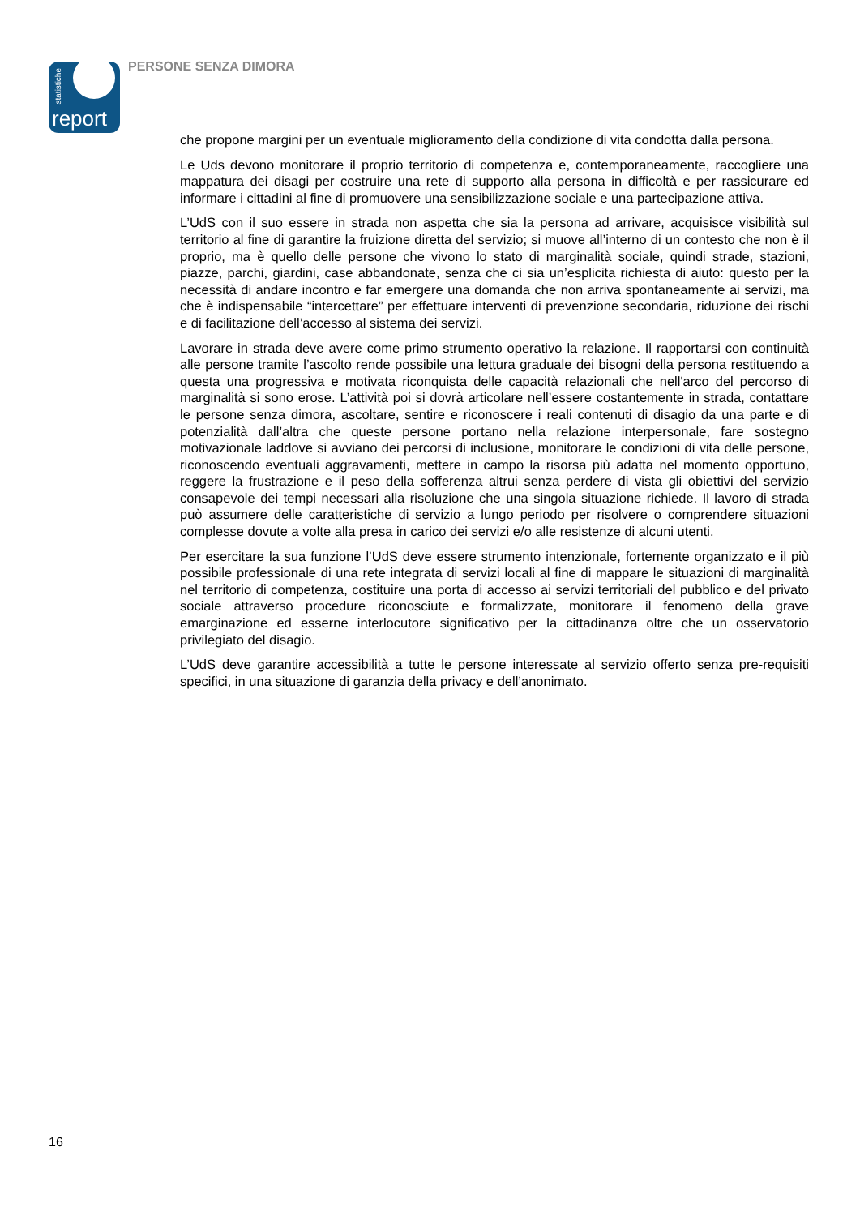statistiche
report
PERSONE SENZA DIMORA
che propone margini per un eventuale miglioramento della condizione di vita condotta dalla persona.
Le Uds devono monitorare il proprio territorio di competenza e, contemporaneamente, raccogliere una mappatura dei disagi per costruire una rete di supporto alla persona in difficoltà e per rassicurare ed informare i cittadini al fine di promuovere una sensibilizzazione sociale e una partecipazione attiva.
L’UdS con il suo essere in strada non aspetta che sia la persona ad arrivare, acquisisce visibilità sul territorio al fine di garantire la fruizione diretta del servizio; si muove all’interno di un contesto che non è il proprio, ma è quello delle persone che vivono lo stato di marginalità sociale, quindi strade, stazioni, piazze, parchi, giardini, case abbandonate, senza che ci sia un’esplicita richiesta di aiuto: questo per la necessità di andare incontro e far emergere una domanda che non arriva spontaneamente ai servizi, ma che è indispensabile “intercettare” per effettuare interventi di prevenzione secondaria, riduzione dei rischi e di facilitazione dell’accesso al sistema dei servizi.
Lavorare in strada deve avere come primo strumento operativo la relazione. Il rapportarsi con continuità alle persone tramite l’ascolto rende possibile una lettura graduale dei bisogni della persona restituendo a questa una progressiva e motivata riconquista delle capacità relazionali che nell'arco del percorso di marginalità si sono erose. L’attività poi si dovrà articolare nell’essere costantemente in strada, contattare le persone senza dimora, ascoltare, sentire e riconoscere i reali contenuti di disagio da una parte e di potenzialità dall’altra che queste persone portano nella relazione interpersonale, fare sostegno motivazionale laddove si avviano dei percorsi di inclusione, monitorare le condizioni di vita delle persone, riconoscendo eventuali aggravamenti, mettere in campo la risorsa più adatta nel momento opportuno, reggere la frustrazione e il peso della sofferenza altrui senza perdere di vista gli obiettivi del servizio consapevole dei tempi necessari alla risoluzione che una singola situazione richiede. Il lavoro di strada può assumere delle caratteristiche di servizio a lungo periodo per risolvere o comprendere situazioni complesse dovute a volte alla presa in carico dei servizi e/o alle resistenze di alcuni utenti.
Per esercitare la sua funzione l’UdS deve essere strumento intenzionale, fortemente organizzato e il più possibile professionale di una rete integrata di servizi locali al fine di mappare le situazioni di marginalità nel territorio di competenza, costituire una porta di accesso ai servizi territoriali del pubblico e del privato sociale attraverso procedure riconosciute e formalizzate, monitorare il fenomeno della grave emarginazione ed esserne interlocutore significativo per la cittadinanza oltre che un osservatorio privilegiato del disagio.
L’UdS deve garantire accessibilità a tutte le persone interessate al servizio offerto senza pre-requisiti specifici, in una situazione di garanzia della privacy e dell’anonimato.
16